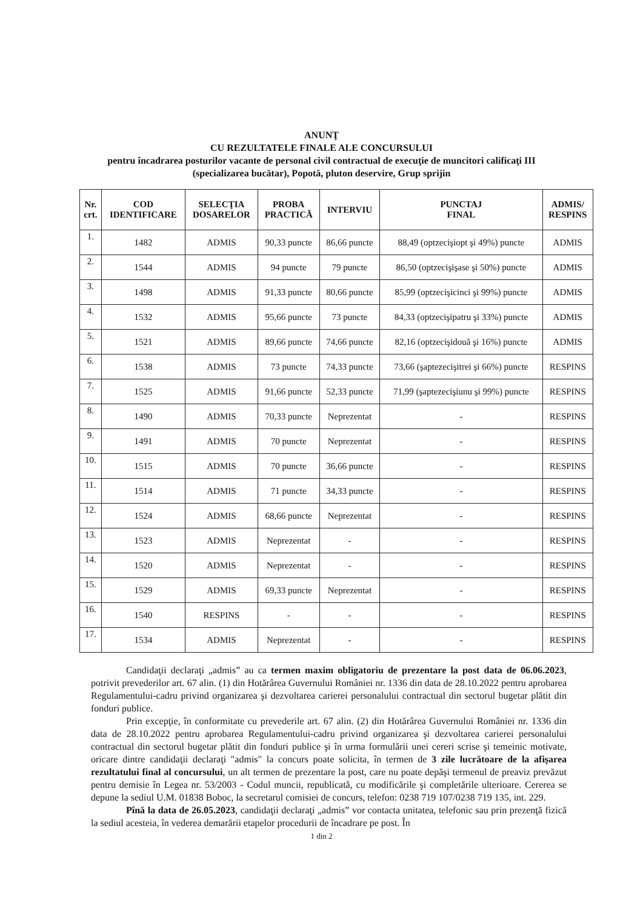ANUNŢ
CU REZULTATELE FINALE ALE CONCURSULUI
pentru încadrarea posturilor vacante de personal civil contractual de execuţie de muncitori calificaţi III (specializarea bucătar), Popotă, pluton deservire, Grup sprijin
| Nr. crt. | COD IDENTIFICARE | SELECŢIA DOSARELOR | PROBA PRACTICĂ | INTERVIU | PUNCTAJ FINAL | ADMIS/ RESPINS |
| --- | --- | --- | --- | --- | --- | --- |
| 1. | 1482 | ADMIS | 90,33 puncte | 86,66 puncte | 88,49 (optzecişiopt şi 49%) puncte | ADMIS |
| 2. | 1544 | ADMIS | 94 puncte | 79 puncte | 86,50 (optzecişişase şi 50%) puncte | ADMIS |
| 3. | 1498 | ADMIS | 91,33 puncte | 80,66 puncte | 85,99 (optzecişicinci şi 99%) puncte | ADMIS |
| 4. | 1532 | ADMIS | 95,66 puncte | 73 puncte | 84,33 (optzecişipatru şi 33%) puncte | ADMIS |
| 5. | 1521 | ADMIS | 89,66 puncte | 74,66 puncte | 82,16 (optzecişidouă şi 16%) puncte | ADMIS |
| 6. | 1538 | ADMIS | 73 puncte | 74,33 puncte | 73,66 (şaptezecişitrei şi 66%) puncte | RESPINS |
| 7. | 1525 | ADMIS | 91,66 puncte | 52,33 puncte | 71,99 (şaptezecişiunu şi 99%) puncte | RESPINS |
| 8. | 1490 | ADMIS | 70,33 puncte | Neprezentat | - | RESPINS |
| 9. | 1491 | ADMIS | 70 puncte | Neprezentat | - | RESPINS |
| 10. | 1515 | ADMIS | 70 puncte | 36,66 puncte | - | RESPINS |
| 11. | 1514 | ADMIS | 71 puncte | 34,33 puncte | - | RESPINS |
| 12. | 1524 | ADMIS | 68,66 puncte | Neprezentat | - | RESPINS |
| 13. | 1523 | ADMIS | Neprezentat | - | - | RESPINS |
| 14. | 1520 | ADMIS | Neprezentat | - | - | RESPINS |
| 15. | 1529 | ADMIS | 69,33 puncte | Neprezentat | - | RESPINS |
| 16. | 1540 | RESPINS | - | - | - | RESPINS |
| 17. | 1534 | ADMIS | Neprezentat | - | - | RESPINS |
Candidaţii declaraţi „admis” au ca termen maxim obligatoriu de prezentare la post data de 06.06.2023, potrivit prevederilor art. 67 alin. (1) din Hotărârea Guvernului României nr. 1336 din data de 28.10.2022 pentru aprobarea Regulamentului-cadru privind organizarea şi dezvoltarea carierei personalului contractual din sectorul bugetar plătit din fonduri publice.
Prin excepţie, în conformitate cu prevederile art. 67 alin. (2) din Hotărârea Guvernului României nr. 1336 din data de 28.10.2022 pentru aprobarea Regulamentului-cadru privind organizarea şi dezvoltarea carierei personalului contractual din sectorul bugetar plătit din fonduri publice şi în urma formulării unei cereri scrise şi temeinic motivate, oricare dintre candidaţii declaraţi "admis" la concurs poate solicita, în termen de 3 zile lucrătoare de la afişarea rezultatului final al concursului, un alt termen de prezentare la post, care nu poate depăşi termenul de preaviz prevăzut pentru demisie în Legea nr. 53/2003 - Codul muncii, republicată, cu modificările şi completările ulterioare. Cererea se depune la sediul U.M. 01838 Boboc, la secretarul comisiei de concurs, telefon: 0238 719 107/0238 719 135, int. 229.
Pînă la data de 26.05.2023, candidaţii declaraţi „admis” vor contacta unitatea, telefonic sau prin prezenţă fizică la sediul acesteia, în vederea demarării etapelor procedurii de încadrare pe post. În
1 din 2